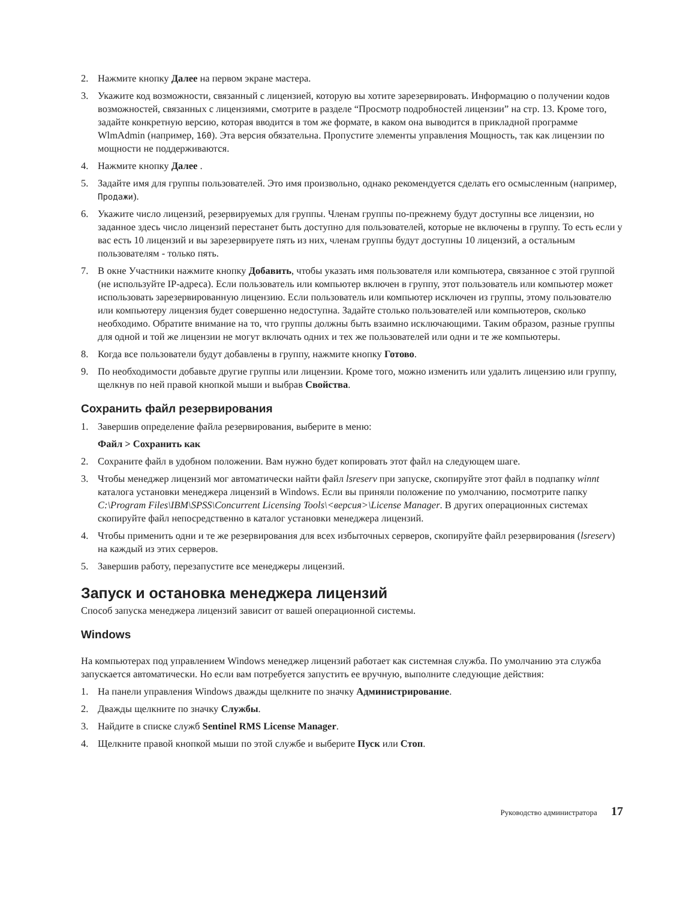2. Нажмите кнопку Далее на первом экране мастера.
3. Укажите код возможности, связанный с лицензией, которую вы хотите зарезервировать. Информацию о получении кодов возможностей, связанных с лицензиями, смотрите в разделе “Просмотр подробностей лицензии” на стр. 13. Кроме того, задайте конкретную версию, которая вводится в том же формате, в каком она выводится в прикладной программе WlmAdmin (например, 160). Эта версия обязательна. Пропустите элементы управления Мощность, так как лицензии по мощности не поддерживаются.
4. Нажмите кнопку Далее .
5. Задайте имя для группы пользователей. Это имя произвольно, однако рекомендуется сделать его осмысленным (например, Продажи).
6. Укажите число лицензий, резервируемых для группы. Членам группы по-прежнему будут доступны все лицензии, но заданное здесь число лицензий перестанет быть доступно для пользователей, которые не включены в группу. То есть если у вас есть 10 лицензий и вы зарезервируете пять из них, членам группы будут доступны 10 лицензий, а остальным пользователям - только пять.
7. В окне Участники нажмите кнопку Добавить, чтобы указать имя пользователя или компьютера, связанное с этой группой (не используйте IP-адреса). Если пользователь или компьютер включен в группу, этот пользователь или компьютер может использовать зарезервированную лицензию. Если пользователь или компьютер исключен из группы, этому пользователю или компьютеру лицензия будет совершенно недоступна. Задайте столько пользователей или компьютеров, сколько необходимо. Обратите внимание на то, что группы должны быть взаимно исключающими. Таким образом, разные группы для одной и той же лицензии не могут включать одних и тех же пользователей или одни и те же компьютеры.
8. Когда все пользователи будут добавлены в группу, нажмите кнопку Готово.
9. По необходимости добавьте другие группы или лицензии. Кроме того, можно изменить или удалить лицензию или группу, щелкнув по ней правой кнопкой мыши и выбрав Свойства.
Сохранить файл резервирования
1. Завершив определение файла резервирования, выберите в меню:
Файл > Сохранить как
2. Сохраните файл в удобном положении. Вам нужно будет копировать этот файл на следующем шаге.
3. Чтобы менеджер лицензий мог автоматически найти файл lsreserv при запуске, скопируйте этот файл в подпапку winnt каталога установки менеджера лицензий в Windows. Если вы приняли положение по умолчанию, посмотрите папку C:\Program Files\IBM\SPSS\Concurrent Licensing Tools\<версия>\License Manager. В других операционных системах скопируйте файл непосредственно в каталог установки менеджера лицензий.
4. Чтобы применить одни и те же резервирования для всех избыточных серверов, скопируйте файл резервирования (lsreserv) на каждый из этих серверов.
5. Завершив работу, перезапустите все менеджеры лицензий.
Запуск и остановка менеджера лицензий
Способ запуска менеджера лицензий зависит от вашей операционной системы.
Windows
На компьютерах под управлением Windows менеджер лицензий работает как системная служба. По умолчанию эта служба запускается автоматически. Но если вам потребуется запустить ее вручную, выполните следующие действия:
1. На панели управления Windows дважды щелкните по значку Администрирование.
2. Дважды щелкните по значку Службы.
3. Найдите в списке служб Sentinel RMS License Manager.
4. Щелкните правой кнопкой мыши по этой службе и выберите Пуск или Стоп.
Руководство администратора 17